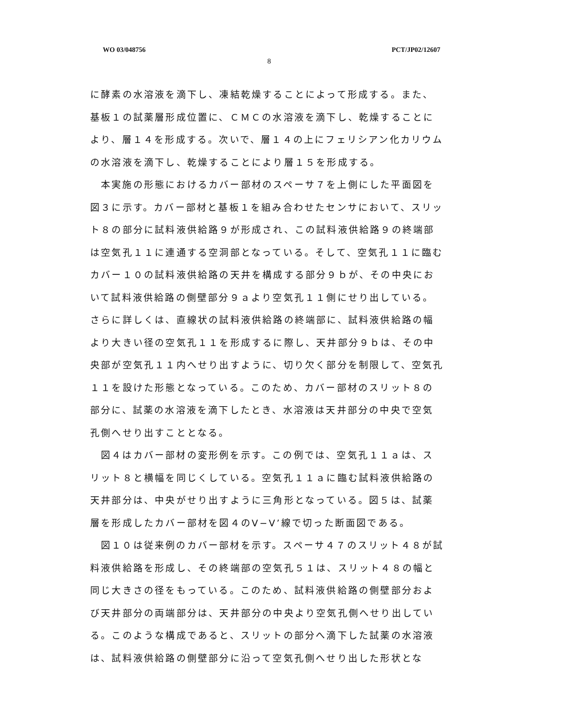WO 03/048756 PCT/JP02/12607
8
に酵素の水溶液を滴下し、凍結乾燥することによって形成する。また、基板１の試薬層形成位置に、ＣＭＣの水溶液を滴下し、乾燥することにより、層１４を形成する。次いで、層１４の上にフェリシアン化カリウムの水溶液を滴下し、乾燥することにより層１５を形成する。
本実施の形態におけるカバー部材のスペーサ７を上側にした平面図を図３に示す。カバー部材と基板１を組み合わせたセンサにおいて、スリット８の部分に試料液供給路９が形成され、この試料液供給路９の終端部は空気孔１１に連通する空洞部となっている。そして、空気孔１１に臨むカバー１０の試料液供給路の天井を構成する部分９ｂが、その中央において試料液供給路の側壁部分９ａより空気孔１１側にせり出している。さらに詳しくは、直線状の試料液供給路の終端部に、試料液供給路の幅より大きい径の空気孔１１を形成するに際し、天井部分９ｂは、その中央部が空気孔１１内へせり出すように、切り欠く部分を制限して、空気孔１１を設けた形態となっている。このため、カバー部材のスリット８の部分に、試薬の水溶液を滴下したとき、水溶液は天井部分の中央で空気孔側へせり出すこととなる。
図４はカバー部材の変形例を示す。この例では、空気孔１１ａは、スリット８と横幅を同じくしている。空気孔１１ａに臨む試料液供給路の天井部分は、中央がせり出すように三角形となっている。図５は、試薬層を形成したカバー部材を図４のV−V’線で切った断面図である。
図１０は従来例のカバー部材を示す。スペーサ４７のスリット４８が試料液供給路を形成し、その終端部の空気孔５１は、スリット４８の幅と同じ大きさの径をもっている。このため、試料液供給路の側壁部分および天井部分の両端部分は、天井部分の中央より空気孔側へせり出している。このような構成であると、スリットの部分へ滴下した試薬の水溶液は、試料液供給路の側壁部分に沿って空気孔側へせり出した形状とな